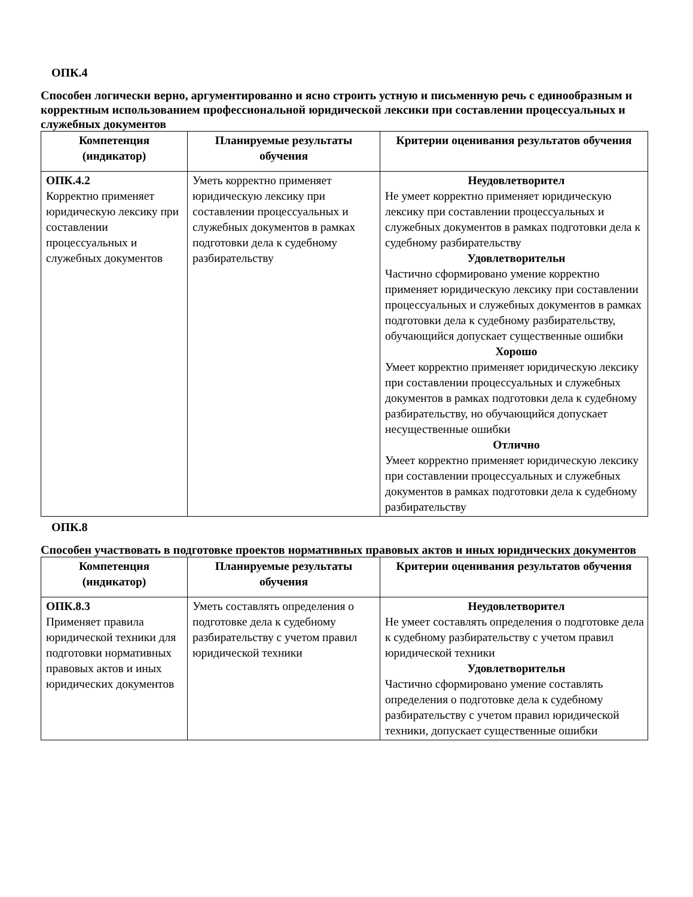ОПК.4
Способен логически верно, аргументированно и ясно строить устную и письменную речь с единообразным и корректным использованием профессиональной юридической лексики при составлении процессуальных и служебных документов
| Компетенция (индикатор) | Планируемые результаты обучения | Критерии оценивания результатов обучения |
| --- | --- | --- |
| ОПК.4.2 Корректно применяет юридическую лексику при составлении процессуальных и служебных документов | Уметь корректно применяет юридическую лексику при составлении процессуальных и служебных документов в рамках подготовки дела к судебному разбирательству | Неудовлетворител Не умеет корректно применяет юридическую лексику при составлении процессуальных и служебных документов в рамках подготовки дела к судебному разбирательству Удовлетворительн Частично сформировано умение корректно применяет юридическую лексику при составлении процессуальных и служебных документов в рамках подготовки дела к судебному разбирательству, обучающийся допускает существенные ошибки Хорошо Умеет корректно применяет юридическую лексику при составлении процессуальных и служебных документов в рамках подготовки дела к судебному разбирательству, но обучающийся допускает несущественные ошибки Отлично Умеет корректно применяет юридическую лексику при составлении процессуальных и служебных документов в рамках подготовки дела к судебному разбирательству |
ОПК.8
Способен участвовать в подготовке проектов нормативных правовых актов и иных юридических документов
| Компетенция (индикатор) | Планируемые результаты обучения | Критерии оценивания результатов обучения |
| --- | --- | --- |
| ОПК.8.3 Применяет правила юридической техники для подготовки нормативных правовых актов и иных юридических документов | Уметь составлять определения о подготовке дела к судебному разбирательству с учетом правил юридической техники | Неудовлетворител Не умеет составлять определения о подготовке дела к судебному разбирательству с учетом правил юридической техники Удовлетворительн Частично сформировано умение составлять определения о подготовке дела к судебному разбирательству с учетом правил юридической техники, допускает существенные ошибки |